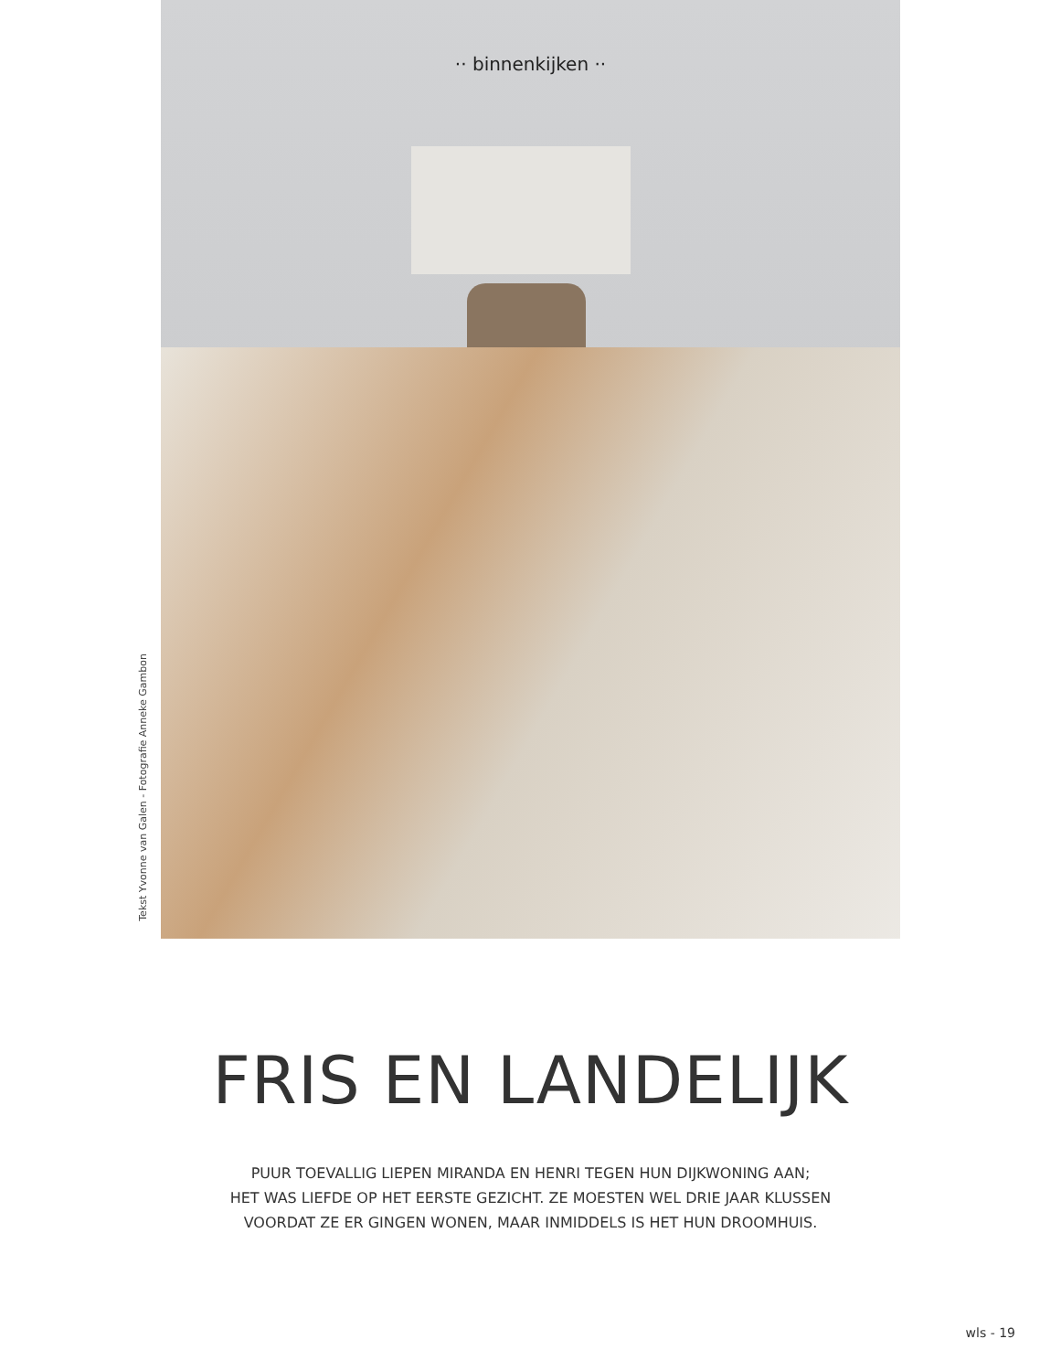·· binnenkijken ··
Tekst Yvonne van Galen - Fotografie Anneke Gambon
FRIS EN LANDELIJK
PUUR TOEVALLIG LIEPEN MIRANDA EN HENRI TEGEN HUN DIJKWONING AAN;
HET WAS LIEFDE OP HET EERSTE GEZICHT. ZE MOESTEN WEL DRIE JAAR KLUSSEN
VOORDAT ZE ER GINGEN WONEN, MAAR INMIDDELS IS HET HUN DROOMHUIS.
wls - 19